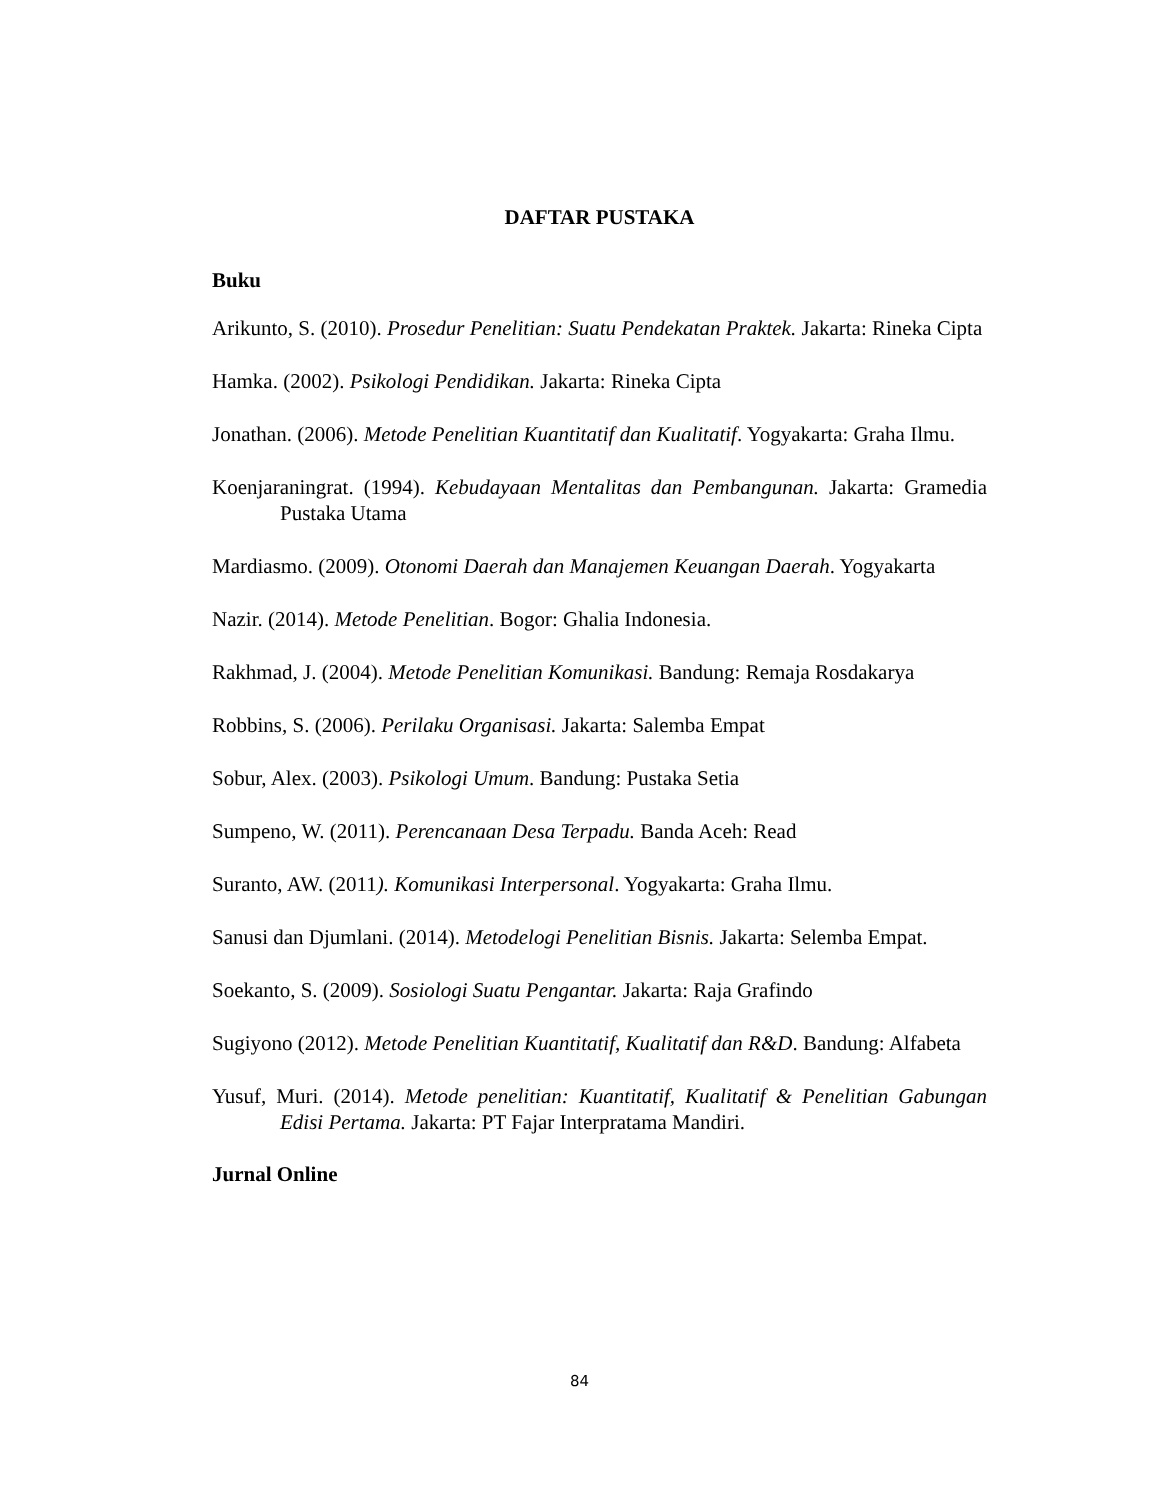DAFTAR PUSTAKA
Buku
Arikunto, S. (2010). Prosedur Penelitian: Suatu Pendekatan Praktek. Jakarta: Rineka Cipta
Hamka. (2002). Psikologi Pendidikan. Jakarta: Rineka Cipta
Jonathan. (2006). Metode Penelitian Kuantitatif dan Kualitatif. Yogyakarta: Graha Ilmu.
Koenjaraningrat. (1994). Kebudayaan Mentalitas dan Pembangunan. Jakarta: Gramedia Pustaka Utama
Mardiasmo. (2009). Otonomi Daerah dan Manajemen Keuangan Daerah. Yogyakarta
Nazir. (2014). Metode Penelitian. Bogor: Ghalia Indonesia.
Rakhmad, J. (2004). Metode Penelitian Komunikasi. Bandung: Remaja Rosdakarya
Robbins, S. (2006). Perilaku Organisasi. Jakarta: Salemba Empat
Sobur, Alex. (2003). Psikologi Umum. Bandung: Pustaka Setia
Sumpeno, W. (2011). Perencanaan Desa Terpadu. Banda Aceh: Read
Suranto, AW. (2011). Komunikasi Interpersonal. Yogyakarta: Graha Ilmu.
Sanusi dan Djumlani. (2014). Metodelogi Penelitian Bisnis. Jakarta: Selemba Empat.
Soekanto, S. (2009). Sosiologi Suatu Pengantar. Jakarta: Raja Grafindo
Sugiyono (2012). Metode Penelitian Kuantitatif, Kualitatif dan R&D. Bandung: Alfabeta
Yusuf, Muri. (2014). Metode penelitian: Kuantitatif, Kualitatif & Penelitian Gabungan Edisi Pertama. Jakarta: PT Fajar Interpratama Mandiri.
Jurnal Online
84